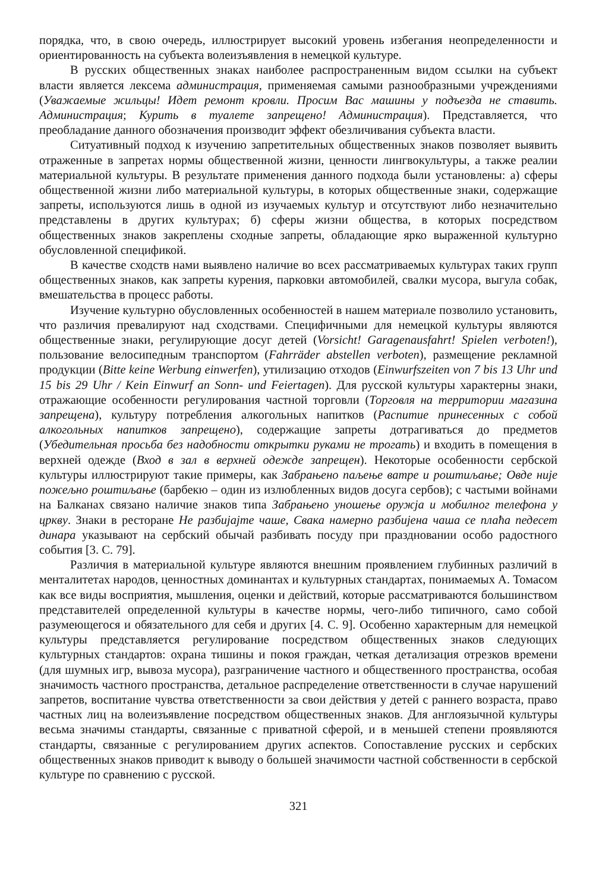порядка, что, в свою очередь, иллюстрирует высокий уровень избегания неопределенности и ориентированность на субъекта волеизъявления в немецкой культуре.
В русских общественных знаках наиболее распространенным видом ссылки на субъект власти является лексема администрация, применяемая самыми разнообразными учреждениями (Уважаемые жильцы! Идет ремонт кровли. Просим Вас машины у подъезда не ставить. Администрация; Курить в туалете запрещено! Администрация). Представляется, что преобладание данного обозначения производит эффект обезличивания субъекта власти.
Ситуативный подход к изучению запретительных общественных знаков позволяет выявить отраженные в запретах нормы общественной жизни, ценности лингвокультуры, а также реалии материальной культуры. В результате применения данного подхода были установлены: а) сферы общественной жизни либо материальной культуры, в которых общественные знаки, содержащие запреты, используются лишь в одной из изучаемых культур и отсутствуют либо незначительно представлены в других культурах; б) сферы жизни общества, в которых посредством общественных знаков закреплены сходные запреты, обладающие ярко выраженной культурно обусловленной спецификой.
В качестве сходств нами выявлено наличие во всех рассматриваемых культурах таких групп общественных знаков, как запреты курения, парковки автомобилей, свалки мусора, выгула собак, вмешательства в процесс работы.
Изучение культурно обусловленных особенностей в нашем материале позволило установить, что различия превалируют над сходствами. Специфичными для немецкой культуры являются общественные знаки, регулирующие досуг детей (Vorsicht! Garagenausfahrt! Spielen verboten!), пользование велосипедным транспортом (Fahrräder abstellen verboten), размещение рекламной продукции (Bitte keine Werbung einwerfen), утилизацию отходов (Einwurfszeiten von 7 bis 13 Uhr und 15 bis 29 Uhr / Kein Einwurf an Sonn- und Feiertagen). Для русской культуры характерны знаки, отражающие особенности регулирования частной торговли (Торговля на территории магазина запрещена), культуру потребления алкогольных напитков (Распитие принесенных с собой алкогольных напитков запрещено), содержащие запреты дотрагиваться до предметов (Убедительная просьба без надобности открытки руками не трогать) и входить в помещения в верхней одежде (Вход в зал в верхней одежде запрещен). Некоторые особенности сербской культуры иллюстрируют такие примеры, как Забрањено паљење ватре и роштиљање; Овде није пожељно роштиљање (барбекю – один из излюбленных видов досуга сербов); с частыми войнами на Балканах связано наличие знаков типа Забрањено уношење оружја и мобилног телефона у цркву. Знаки в ресторане Не разбијајте чаше, Свака намерно разбијена чаша се плаћа педесет динара указывают на сербский обычай разбивать посуду при праздновании особо радостного события [3. С. 79].
Различия в материальной культуре являются внешним проявлением глубинных различий в менталитетах народов, ценностных доминантах и культурных стандартах, понимаемых А. Томасом как все виды восприятия, мышления, оценки и действий, которые рассматриваются большинством представителей определенной культуры в качестве нормы, чего-либо типичного, само собой разумеющегося и обязательного для себя и других [4. С. 9]. Особенно характерным для немецкой культуры представляется регулирование посредством общественных знаков следующих культурных стандартов: охрана тишины и покоя граждан, четкая детализация отрезков времени (для шумных игр, вывоза мусора), разграничение частного и общественного пространства, особая значимость частного пространства, детальное распределение ответственности в случае нарушений запретов, воспитание чувства ответственности за свои действия у детей с раннего возраста, право частных лиц на волеизъявление посредством общественных знаков. Для англоязычной культуры весьма значимы стандарты, связанные с приватной сферой, и в меньшей степени проявляются стандарты, связанные с регулированием других аспектов. Сопоставление русских и сербских общественных знаков приводит к выводу о большей значимости частной собственности в сербской культуре по сравнению с русской.
321